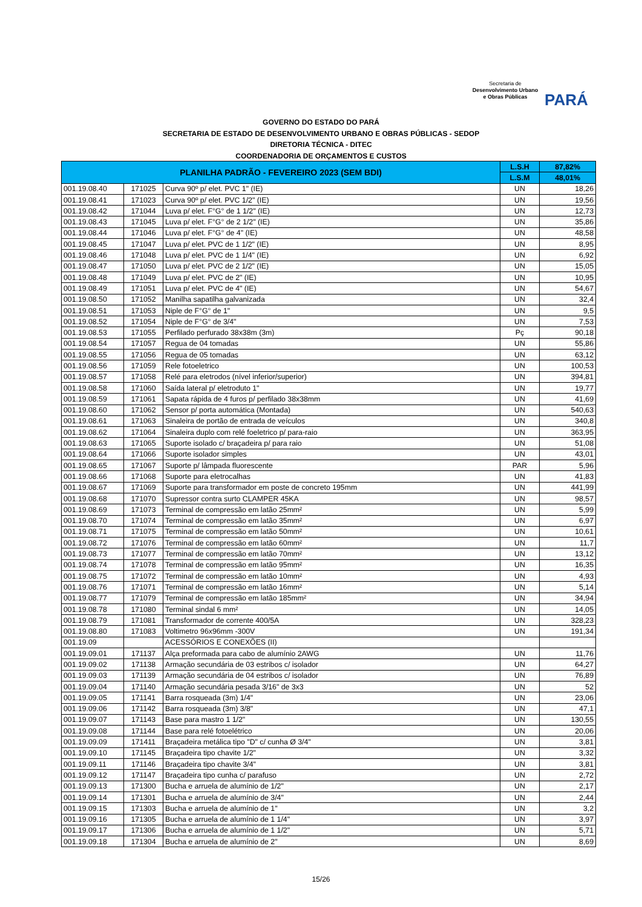Secretaria de
Desenvolvimento Urbano
e Obras Públicas
PARÁ
GOVERNO DO ESTADO DO PARÁ
SECRETARIA DE ESTADO DE DESENVOLVIMENTO URBANO E OBRAS PÚBLICAS - SEDOP
DIRETORIA TÉCNICA - DITEC
COORDENADORIA DE ORÇAMENTOS E CUSTOS
| PLANILHA PADRÃO - FEVEREIRO 2023 (SEM BDI) | | | L.S.H | 87,82% |
| --- | --- | --- | --- | --- |
| | | | L.S.M | 48,01% |
| 001.19.08.40 | 171025 | Curva 90º p/ elet. PVC 1" (IE) | UN | 18,26 |
| 001.19.08.41 | 171023 | Curva 90º p/ elet. PVC 1/2" (IE) | UN | 19,56 |
| 001.19.08.42 | 171044 | Luva p/ elet. F°G° de 1 1/2" (IE) | UN | 12,73 |
| 001.19.08.43 | 171045 | Luva p/ elet. F°G° de 2 1/2" (IE) | UN | 35,86 |
| 001.19.08.44 | 171046 | Luva p/ elet. F°G° de 4" (IE) | UN | 48,58 |
| 001.19.08.45 | 171047 | Luva p/ elet. PVC de 1 1/2" (IE) | UN | 8,95 |
| 001.19.08.46 | 171048 | Luva p/ elet. PVC de 1 1/4" (IE) | UN | 6,92 |
| 001.19.08.47 | 171050 | Luva p/ elet. PVC de 2 1/2" (IE) | UN | 15,05 |
| 001.19.08.48 | 171049 | Luva p/ elet. PVC de 2" (IE) | UN | 10,95 |
| 001.19.08.49 | 171051 | Luva p/ elet. PVC de 4" (IE) | UN | 54,67 |
| 001.19.08.50 | 171052 | Manilha sapatilha galvanizada | UN | 32,4 |
| 001.19.08.51 | 171053 | Niple de F°G° de 1" | UN | 9,5 |
| 001.19.08.52 | 171054 | Niple de F°G° de 3/4" | UN | 7,53 |
| 001.19.08.53 | 171055 | Perfilado perfurado 38x38m (3m) | Pç | 90,18 |
| 001.19.08.54 | 171057 | Regua de 04 tomadas | UN | 55,86 |
| 001.19.08.55 | 171056 | Regua de 05 tomadas | UN | 63,12 |
| 001.19.08.56 | 171059 | Rele fotoeletrico | UN | 100,53 |
| 001.19.08.57 | 171058 | Relé para eletrodos (nível inferior/superior) | UN | 394,81 |
| 001.19.08.58 | 171060 | Saída lateral p/ eletroduto 1" | UN | 19,77 |
| 001.19.08.59 | 171061 | Sapata rápida de 4 furos p/ perfilado 38x38mm | UN | 41,69 |
| 001.19.08.60 | 171062 | Sensor p/ porta automática (Montada) | UN | 540,63 |
| 001.19.08.61 | 171063 | Sinaleira de portão de entrada de veículos | UN | 340,8 |
| 001.19.08.62 | 171064 | Sinaleira duplo com relé foeletrico p/ para-raio | UN | 363,95 |
| 001.19.08.63 | 171065 | Suporte isolado c/ braçadeira p/ para raio | UN | 51,08 |
| 001.19.08.64 | 171066 | Suporte isolador simples | UN | 43,01 |
| 001.19.08.65 | 171067 | Suporte p/ lâmpada fluorescente | PAR | 5,96 |
| 001.19.08.66 | 171068 | Suporte para eletrocalhas | UN | 41,83 |
| 001.19.08.67 | 171069 | Suporte para transformador em poste de concreto 195mm | UN | 441,99 |
| 001.19.08.68 | 171070 | Supressor contra surto CLAMPER 45KA | UN | 98,57 |
| 001.19.08.69 | 171073 | Terminal de compressão em latão 25mm² | UN | 5,99 |
| 001.19.08.70 | 171074 | Terminal de compressão em latão 35mm² | UN | 6,97 |
| 001.19.08.71 | 171075 | Terminal de compressão em latão 50mm² | UN | 10,61 |
| 001.19.08.72 | 171076 | Terminal de compressão em latão 60mm² | UN | 11,7 |
| 001.19.08.73 | 171077 | Terminal de compressão em latão 70mm² | UN | 13,12 |
| 001.19.08.74 | 171078 | Terminal de compressão em latão 95mm² | UN | 16,35 |
| 001.19.08.75 | 171072 | Terminal de compressão em latão 10mm² | UN | 4,93 |
| 001.19.08.76 | 171071 | Terminal de compressão em latão 16mm² | UN | 5,14 |
| 001.19.08.77 | 171079 | Terminal de compressão em latão 185mm² | UN | 34,94 |
| 001.19.08.78 | 171080 | Terminal sindal 6 mm² | UN | 14,05 |
| 001.19.08.79 | 171081 | Transformador de corrente 400/5A | UN | 328,23 |
| 001.19.08.80 | 171083 | Voltimetro 96x96mm -300V | UN | 191,34 |
| 001.19.09 | | ACESSÓRIOS E CONEXÕES (II) | | |
| 001.19.09.01 | 171137 | Alça preformada para cabo de alumínio 2AWG | UN | 11,76 |
| 001.19.09.02 | 171138 | Armação secundária de 03 estribos c/ isolador | UN | 64,27 |
| 001.19.09.03 | 171139 | Armação secundária de 04 estribos c/ isolador | UN | 76,89 |
| 001.19.09.04 | 171140 | Armação secundária pesada 3/16" de 3x3 | UN | 52 |
| 001.19.09.05 | 171141 | Barra rosqueada (3m) 1/4" | UN | 23,06 |
| 001.19.09.06 | 171142 | Barra rosqueada (3m) 3/8" | UN | 47,1 |
| 001.19.09.07 | 171143 | Base para mastro 1 1/2" | UN | 130,55 |
| 001.19.09.08 | 171144 | Base para relé fotoelétrico | UN | 20,06 |
| 001.19.09.09 | 171411 | Braçadeira metálica tipo "D" c/ cunha Ø 3/4" | UN | 3,81 |
| 001.19.09.10 | 171145 | Braçadeira tipo chavite 1/2" | UN | 3,32 |
| 001.19.09.11 | 171146 | Braçadeira tipo chavite 3/4" | UN | 3,81 |
| 001.19.09.12 | 171147 | Braçadeira tipo cunha c/ parafuso | UN | 2,72 |
| 001.19.09.13 | 171300 | Bucha e arruela de alumínio de 1/2" | UN | 2,17 |
| 001.19.09.14 | 171301 | Bucha e arruela de alumínio de 3/4" | UN | 2,44 |
| 001.19.09.15 | 171303 | Bucha e arruela de alumínio de 1" | UN | 3,2 |
| 001.19.09.16 | 171305 | Bucha e arruela de alumínio de 1 1/4" | UN | 3,97 |
| 001.19.09.17 | 171306 | Bucha e arruela de alumínio de 1 1/2" | UN | 5,71 |
| 001.19.09.18 | 171304 | Bucha e arruela de alumínio de 2" | UN | 8,69 |
15/26